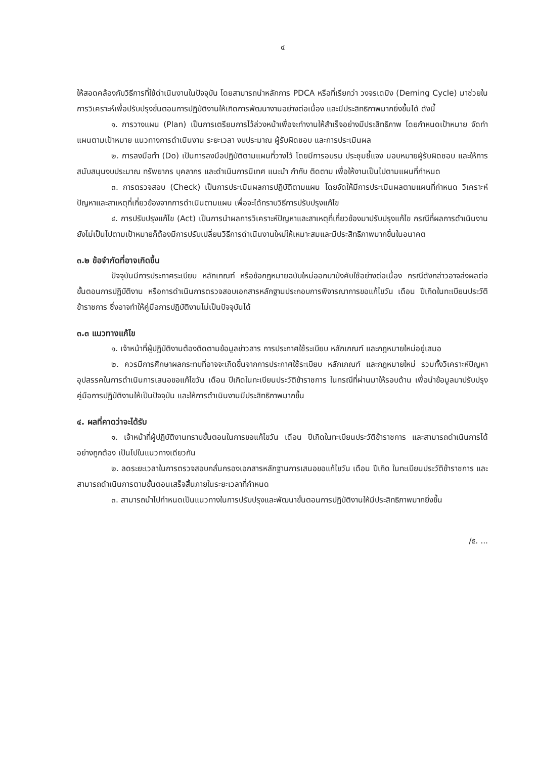๔
ให้สอดคล้องกับวิธีการที่ใช้ดำเนินงานในปัจจุบัน โดยสามารถนำหลักการ PDCA หรือที่เรียกว่า วงจรเดมิง (Deming Cycle) มาช่วยในการวิเคราะห์เพื่อปรับปรุงขั้นตอนการปฏิบัติงานให้เกิดการพัฒนางานอย่างต่อเนื่อง และมีประสิทธิภาพมากยิ่งขึ้นได้ ดังนี้
๑. การวางแผน (Plan) เป็นการเตรียมการไว้ล่วงหน้าเพื่อจะทำงานให้สำเร็จอย่างมีประสิทธิภาพ โดยกำหนดเป้าหมาย จัดทำแผนตามเป้าหมาย แนวทางการดำเนินงาน ระยะเวลา งบประมาณ ผู้รับผิดชอบ และการประเมินผล
๒. การลงมือทำ (Do) เป็นการลงมือปฏิบัติตามแผนที่วางไว้ โดยมีการอบรม ประชุมชี้แจง มอบหมายผู้รับผิดชอบ และให้การสนับสนุนงบประมาณ ทรัพยากร บุคลากร และดำเนินการนิเทศ แนะนำ กำกับ ติดตาม เพื่อให้งานเป็นไปตามแผนที่กำหนด
๓. การตรวจสอบ (Check) เป็นการประเมินผลการปฏิบัติตามแผน โดยจัดให้มีการประเมินผลตามแผนที่กำหนด วิเคราะห์ปัญหาและสาเหตุที่เกี่ยวข้องจากการดำเนินตามแผน เพื่อจะได้ทราบวิธีการปรับปรุงแก้ไข
๔. การปรับปรุงแก้ไข (Act) เป็นการนำผลการวิเคราะห์ปัญหาและสาเหตุที่เกี่ยวข้องมาปรับปรุงแก้ไข กรณีที่ผลการดำเนินงานยังไม่เป็นไปตามเป้าหมายก็ต้องมีการปรับเปลี่ยนวิธีการดำเนินงานใหม่ให้เหมาะสมและมีประสิทธิภาพมากขึ้นในอนาคต
๓.๒ ข้อจำกัดที่อาจเกิดขึ้น
ปัจจุบันมีการประกาศระเบียบ หลักเกณฑ์ หรือข้อกฎหมายฉบับใหม่ออกมาบังคับใช้อย่างต่อเนื่อง กรณีดังกล่าวอาจส่งผลต่อขั้นตอนการปฏิบัติงาน หรือการดำเนินการตรวจสอบเอกสารหลักฐานประกอบการพิจารณาการขอแก้ไขวัน เดือน ปีเกิดในทะเบียนประวัติข้าราชการ ซึ่งอาจทำให้คู่มือการปฏิบัติงานไม่เป็นปัจจุบันได้
๓.๓ แนวทางแก้ไข
๑. เจ้าหน้าที่ผู้ปฏิบัติงานต้องติดตามข้อมูลข่าวสาร การประกาศใช้ระเบียบ หลักเกณฑ์ และกฎหมายใหม่อยู่เสมอ
๒. ควรมีการศึกษาผลกระทบที่อาจจะเกิดขึ้นจากการประกาศใช้ระเบียบ หลักเกณฑ์ และกฎหมายใหม่ รวมทั้งวิเคราะห์ปัญหาอุปสรรคในการดำเนินการเสนอขอแก้ไขวัน เดือน ปีเกิดในทะเบียนประวัติข้าราชการ ในกรณีที่ผ่านมาให้รอบด้าน เพื่อนำข้อมูลมาปรับปรุงคู่มือการปฏิบัติงานให้เป็นปัจจุบัน และให้การดำเนินงานมีประสิทธิภาพมากขึ้น
๔. ผลที่คาดว่าจะได้รับ
๑. เจ้าหน้าที่ผู้ปฏิบัติงานทราบขั้นตอนในการขอแก้ไขวัน เดือน ปีเกิดในทะเบียนประวัติข้าราชการ และสามารถดำเนินการได้อย่างถูกต้อง เป็นไปในแนวทางเดียวกัน
๒. ลดระยะเวลาในการตรวจสอบกลั่นกรองเอกสารหลักฐานการเสนอขอแก้ไขวัน เดือน ปีเกิด ในทะเบียนประวัติข้าราชการ และสามารถดำเนินการตามขั้นตอนเสร็จสิ้นภายในระยะเวลาที่กำหนด
๓. สามารถนำไปกำหนดเป็นแนวทางในการปรับปรุงและพัฒนาขั้นตอนการปฏิบัติงานให้มีประสิทธิภาพมากยิ่งขึ้น
/๕. ...